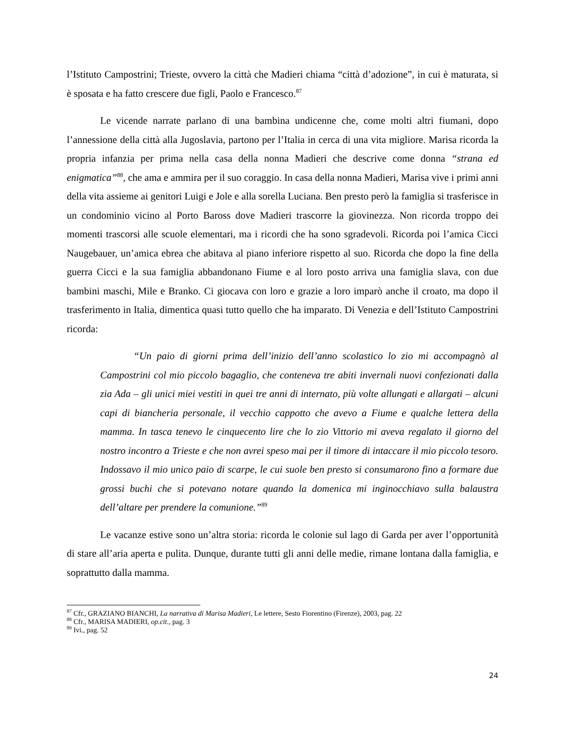l’Istituto Campostrini; Trieste, ovvero la città che Madieri chiama “città d’adozione”, in cui è maturata, si è sposata e ha fatto crescere due figli, Paolo e Francesco.<sup>87</sup>
Le vicende narrate parlano di una bambina undicenne che, come molti altri fiumani, dopo l’annessione della città alla Jugoslavia, partono per l’Italia in cerca di una vita migliore. Marisa ricorda la propria infanzia per prima nella casa della nonna Madieri che descrive come donna “strana ed enigmatica”<sup>88</sup>, che ama e ammira per il suo coraggio. In casa della nonna Madieri, Marisa vive i primi anni della vita assieme ai genitori Luigi e Jole e alla sorella Luciana. Ben presto però la famiglia si trasferisce in un condominio vicino al Porto Baross dove Madieri trascorre la giovinezza. Non ricorda troppo dei momenti trascorsi alle scuole elementari, ma i ricordi che ha sono sgradevoli. Ricorda poi l’amica Cicci Naugebauer, un’amica ebrea che abitava al piano inferiore rispetto al suo. Ricorda che dopo la fine della guerra Cicci e la sua famiglia abbandonano Fiume e al loro posto arriva una famiglia slava, con due bambini maschi, Mile e Branko. Ci giocava con loro e grazie a loro imparò anche il croato, ma dopo il trasferimento in Italia, dimentica quasi tutto quello che ha imparato. Di Venezia e dell’Istituto Campostrini ricorda:
“Un paio di giorni prima dell’inizio dell’anno scolastico lo zio mi accompagnò al Campostrini col mio piccolo bagaglio, che conteneva tre abiti invernali nuovi confezionati dalla zia Ada – gli unici miei vestiti in quei tre anni di internato, più volte allungati e allargati – alcuni capi di biancheria personale, il vecchio cappotto che avevo a Fiume e qualche lettera della mamma. In tasca tenevo le cinquecento lire che lo zio Vittorio mi aveva regalato il giorno del nostro incontro a Trieste e che non avrei speso mai per il timore di intaccare il mio piccolo tesoro. Indossavo il mio unico paio di scarpe, le cui suole ben presto si consumarono fino a formare due grossi buchi che si potevano notare quando la domenica mi inginocchiavo sulla balaustra dell’altare per prendere la comunione.”<sup>89</sup>
Le vacanze estive sono un’altra storia: ricorda le colonie sul lago di Garda per aver l’opportunità di stare all’aria aperta e pulita. Dunque, durante tutti gli anni delle medie, rimane lontana dalla famiglia, e soprattutto dalla mamma.
<sup>87</sup> Cfr., GRAZIANO BIANCHI, La narrativa di Marisa Madieri, Le lettere, Sesto Fiorentino (Firenze), 2003, pag. 22
<sup>88</sup> Cfr., MARISA MADIERI, op.cit., pag. 3
<sup>89</sup> Ivi., pag. 52
24